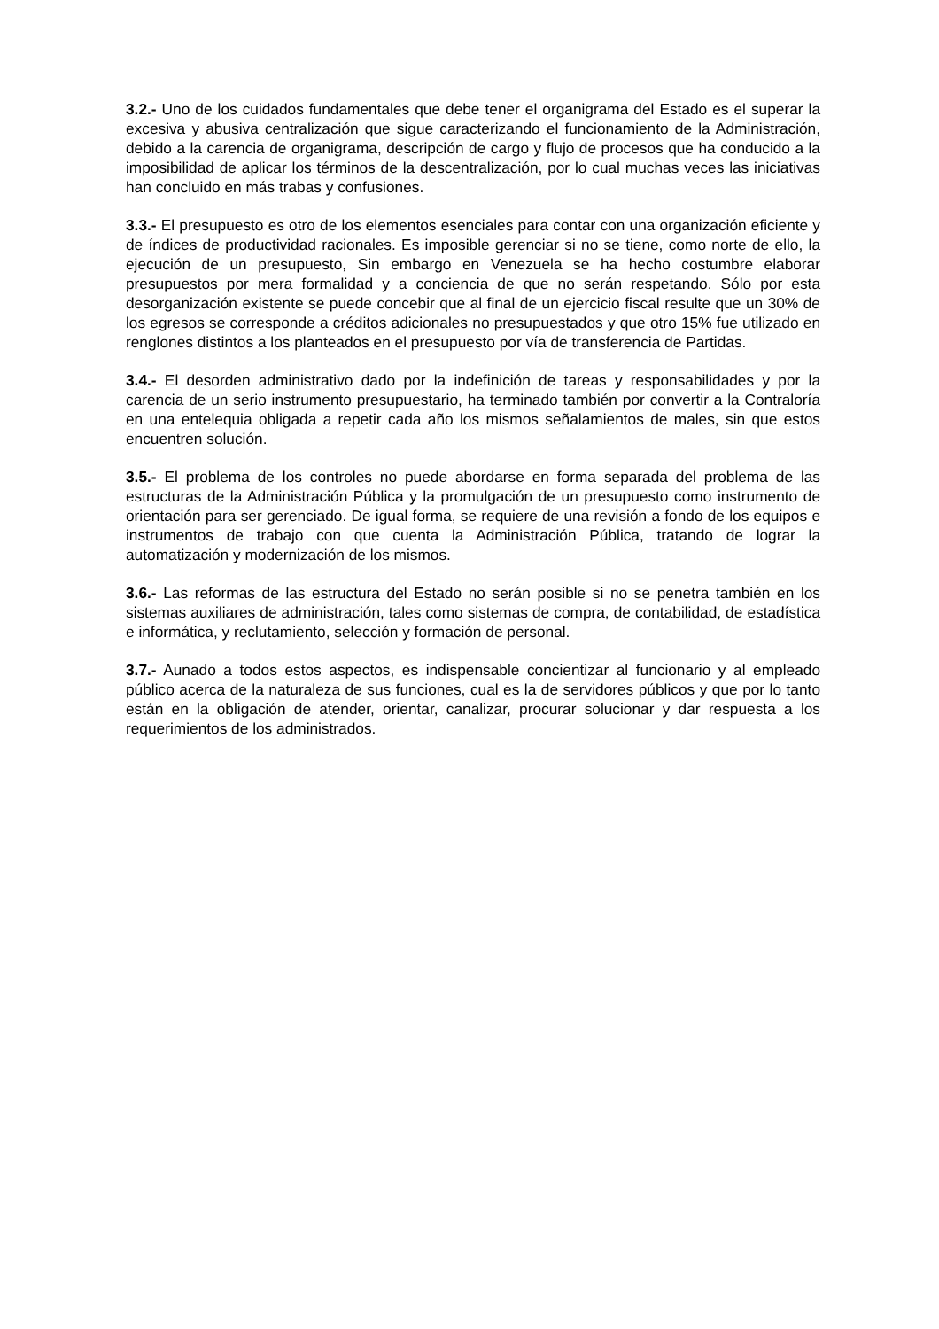3.2.- Uno de los cuidados fundamentales que debe tener el organigrama del Estado es el superar la excesiva y abusiva centralización que sigue caracterizando el funcionamiento de la Administración, debido a la carencia de organigrama, descripción de cargo y flujo de procesos que ha conducido a la imposibilidad de aplicar los términos de la descentralización, por lo cual muchas veces las iniciativas han concluido en más trabas y confusiones.
3.3.- El presupuesto es otro de los elementos esenciales para contar con una organización eficiente y de índices de productividad racionales. Es imposible gerenciar si no se tiene, como norte de ello, la ejecución de un presupuesto, Sin embargo en Venezuela se ha hecho costumbre elaborar presupuestos por mera formalidad y a conciencia de que no serán respetando. Sólo por esta desorganización existente se puede concebir que al final de un ejercicio fiscal resulte que un 30% de los egresos se corresponde a créditos adicionales no presupuestados y que otro 15% fue utilizado en renglones distintos a los planteados en el presupuesto por vía de transferencia de Partidas.
3.4.- El desorden administrativo dado por la indefinición de tareas y responsabilidades y por la carencia de un serio instrumento presupuestario, ha terminado también por convertir a la Contraloría en una entelequia obligada a repetir cada año los mismos señalamientos de males, sin que estos encuentren solución.
3.5.- El problema de los controles no puede abordarse en forma separada del problema de las estructuras de la Administración Pública y la promulgación de un presupuesto como instrumento de orientación para ser gerenciado. De igual forma, se requiere de una revisión a fondo de los equipos e instrumentos de trabajo con que cuenta la Administración Pública, tratando de lograr la automatización y modernización de los mismos.
3.6.- Las reformas de las estructura del Estado no serán posible si no se penetra también en los sistemas auxiliares de administración, tales como sistemas de compra, de contabilidad, de estadística e informática, y reclutamiento, selección y formación de personal.
3.7.- Aunado a todos estos aspectos, es indispensable concientizar al funcionario y al empleado público acerca de la naturaleza de sus funciones, cual es la de servidores públicos y que por lo tanto están en la obligación de atender, orientar, canalizar, procurar solucionar y dar respuesta a los requerimientos de los administrados.